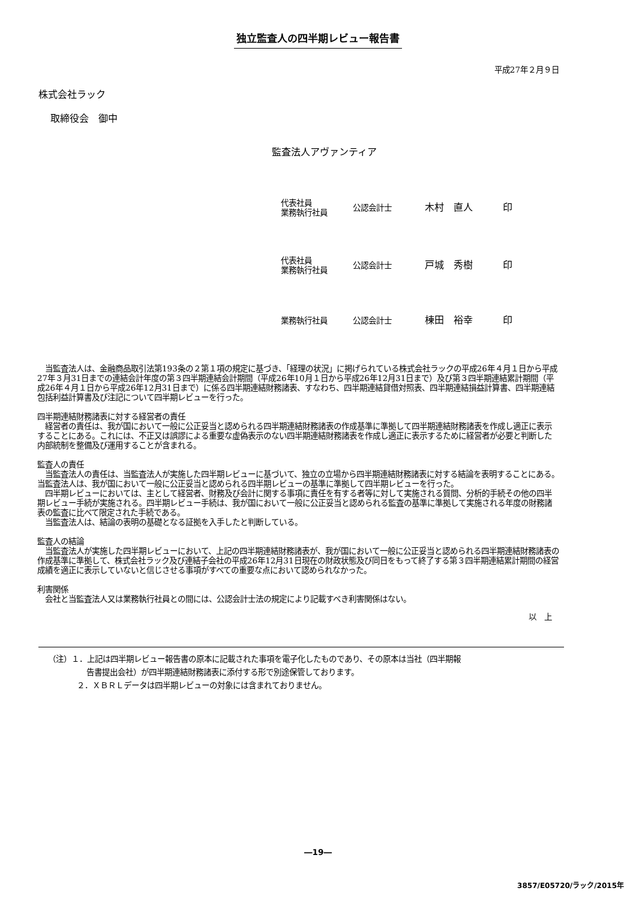独立監査人の四半期レビュー報告書
平成27年２月９日
株式会社ラック
取締役会　御中
監査法人アヴァンティア
代表社員
業務執行社員
公認会計士
木村　直人 印
代表社員
業務執行社員
公認会計士
戸城　秀樹 印
業務執行社員 公認会計士
棟田　裕幸 印
　当監査法人は、金融商品取引法第193条の２第１項の規定に基づき、「経理の状況」に掲げられている株式会社ラックの平成26年４月１日から平成27年３月31日までの連結会計年度の第３四半期連結会計期間（平成26年10月１日から平成26年12月31日まで）及び第３四半期連結累計期間（平成26年４月１日から平成26年12月31日まで）に係る四半期連結財務諸表、すなわち、四半期連結貸借対照表、四半期連結損益計算書、四半期連結包括利益計算書及び注記について四半期レビューを行った。
四半期連結財務諸表に対する経営者の責任
　経営者の責任は、我が国において一般に公正妥当と認められる四半期連結財務諸表の作成基準に準拠して四半期連結財務諸表を作成し適正に表示することにある。これには、不正又は誤謬による重要な虚偽表示のない四半期連結財務諸表を作成し適正に表示するために経営者が必要と判断した内部統制を整備及び運用することが含まれる。
監査人の責任
　当監査法人の責任は、当監査法人が実施した四半期レビューに基づいて、独立の立場から四半期連結財務諸表に対する結論を表明することにある。当監査法人は、我が国において一般に公正妥当と認められる四半期レビューの基準に準拠して四半期レビューを行った。
　四半期レビューにおいては、主として経営者、財務及び会計に関する事項に責任を有する者等に対して実施される質問、分析的手続その他の四半期レビュー手続が実施される。四半期レビュー手続は、我が国において一般に公正妥当と認められる監査の基準に準拠して実施される年度の財務諸表の監査に比べて限定された手続である。
　当監査法人は、結論の表明の基礎となる証拠を入手したと判断している。
監査人の結論
　当監査法人が実施した四半期レビューにおいて、上記の四半期連結財務諸表が、我が国において一般に公正妥当と認められる四半期連結財務諸表の作成基準に準拠して、株式会社ラック及び連結子会社の平成26年12月31日現在の財政状態及び同日をもって終了する第３四半期連結累計期間の経営成績を適正に表示していないと信じさせる事項がすべての重要な点において認められなかった。
利害関係
　会社と当監査法人又は業務執行社員との間には、公認会計士法の規定により記載すべき利害関係はない。
以　上
（注）１．上記は四半期レビュー報告書の原本に記載された事項を電子化したものであり、その原本は当社（四半期報
告書提出会社）が四半期連結財務諸表に添付する形で別途保管しております。
２．ＸＢＲＬデータは四半期レビューの対象には含まれておりません。
―19―
3857/E05720/ラック/2015年